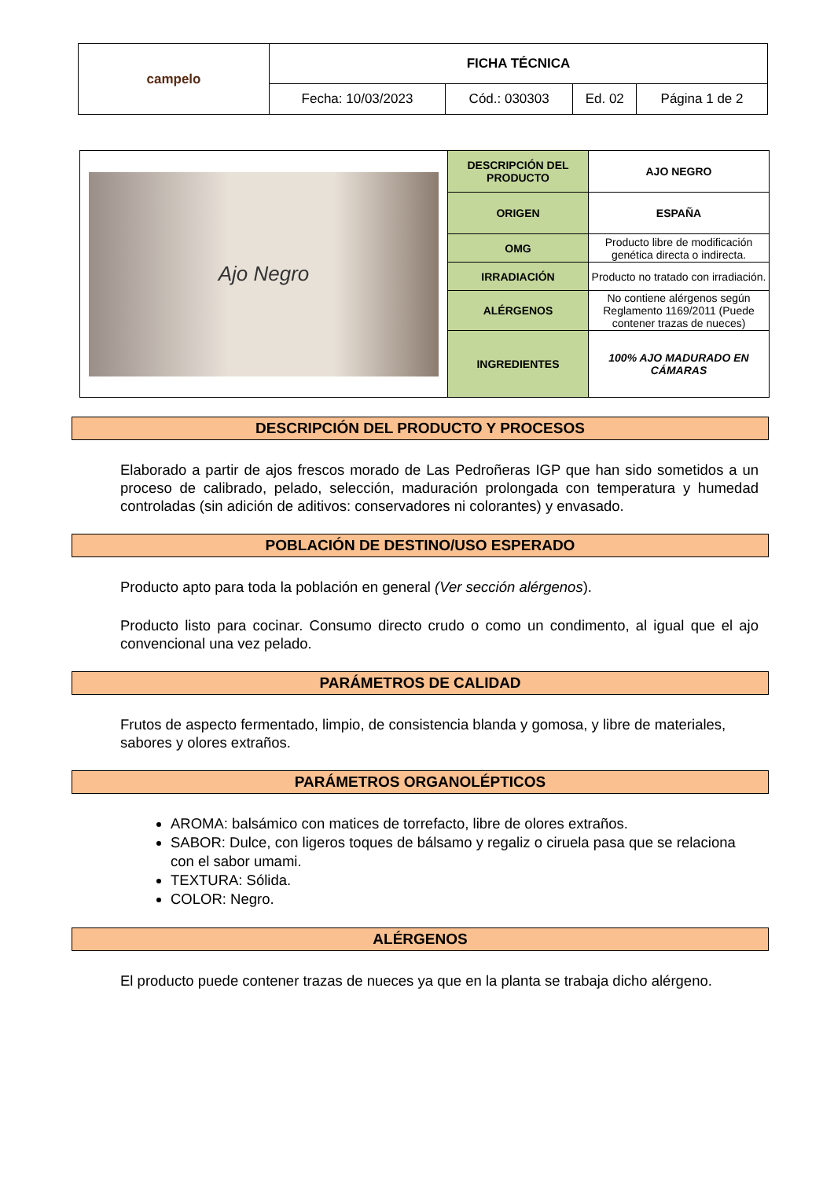| campelo | FICHA TÉCNICA | | | |
| | Fecha: 10/03/2023 | Cód.: 030303 | Ed. 02 | Página 1 de 2 |
| Ajo Negro | DESCRIPCIÓN DEL PRODUCTO | AJO NEGRO |
| | ORIGEN | ESPAÑA |
| | OMG | Producto libre de modificación genética directa o indirecta. |
| | IRRADIACIÓN | Producto no tratado con irradiación. |
| | ALÉRGENOS | No contiene alérgenos según Reglamento 1169/2011 (Puede contener trazas de nueces) |
| | INGREDIENTES | 100% AJO MADURADO EN CÁMARAS |
DESCRIPCIÓN DEL PRODUCTO Y PROCESOS
Elaborado a partir de ajos frescos morado de Las Pedroñeras IGP que han sido sometidos a un proceso de calibrado, pelado, selección, maduración prolongada con temperatura y humedad controladas (sin adición de aditivos: conservadores ni colorantes) y envasado.
POBLACIÓN DE DESTINO/USO ESPERADO
Producto apto para toda la población en general (Ver sección alérgenos).
Producto listo para cocinar. Consumo directo crudo o como un condimento, al igual que el ajo convencional una vez pelado.
PARÁMETROS DE CALIDAD
Frutos de aspecto fermentado, limpio, de consistencia blanda y gomosa, y libre de materiales, sabores y olores extraños.
PARÁMETROS ORGANOLÉPTICOS
AROMA: balsámico con matices de torrefacto, libre de olores extraños.
SABOR: Dulce, con ligeros toques de bálsamo y regaliz o ciruela pasa que se relaciona con el sabor umami.
TEXTURA: Sólida.
COLOR: Negro.
ALÉRGENOS
El producto puede contener trazas de nueces ya que en la planta se trabaja dicho alérgeno.